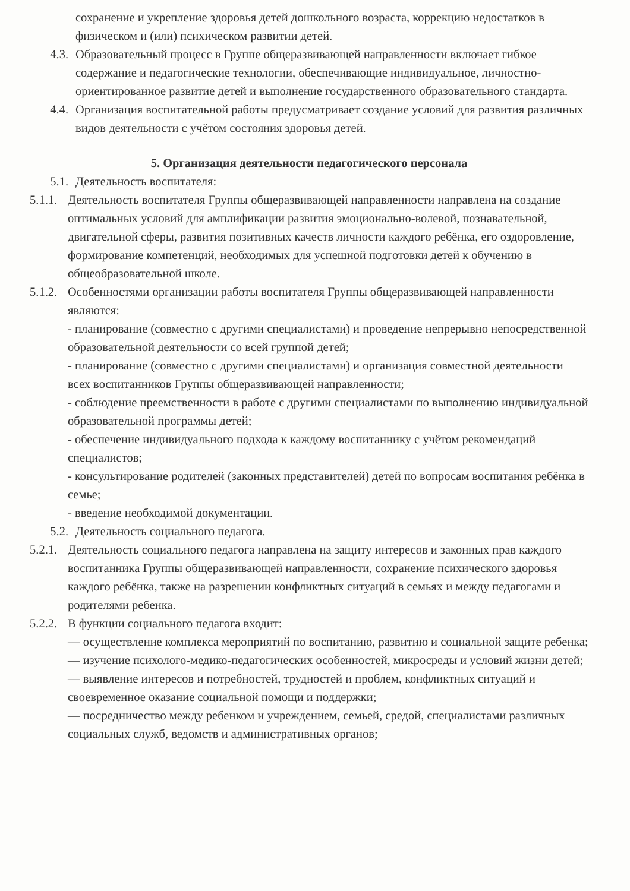сохранение и укрепление здоровья детей дошкольного возраста, коррекцию недостатков в физическом и (или) психическом развитии детей.
4.3. Образовательный процесс в Группе общеразвивающей направленности включает гибкое содержание и педагогические технологии, обеспечивающие индивидуальное, личностно-ориентированное развитие детей и выполнение государственного образовательного стандарта.
4.4. Организация воспитательной работы предусматривает создание условий для развития различных видов деятельности с учётом состояния здоровья детей.
5. Организация деятельности педагогического персонала
5.1. Деятельность воспитателя:
5.1.1.
Деятельность воспитателя Группы общеразвивающей направленности направлена на создание оптимальных условий для амплификации развития эмоционально-волевой, познавательной, двигательной сферы, развития позитивных качеств личности каждого ребёнка, его оздоровление, формирование компетенций, необходимых для успешной подготовки детей к обучению в общеобразовательной школе.
5.1.2.
Особенностями организации работы воспитателя Группы общеразвивающей направленности являются:
- планирование (совместно с другими специалистами) и проведение непрерывно непосредственной образовательной деятельности со всей группой детей;
- планирование (совместно с другими специалистами) и организация совместной деятельности всех воспитанников Группы общеразвивающей направленности;
- соблюдение преемственности в работе с другими специалистами по выполнению индивидуальной образовательной программы детей;
- обеспечение индивидуального подхода к каждому воспитаннику с учётом рекомендаций специалистов;
- консультирование родителей (законных представителей) детей по вопросам воспитания ребёнка в семье;
- введение необходимой документации.
5.2. Деятельность социального педагога.
5.2.1.
Деятельность социального педагога направлена на защиту интересов и законных прав каждого воспитанника Группы общеразвивающей направленности, сохранение психического здоровья каждого ребёнка, также на разрешении конфликтных ситуаций в семьях и между педагогами и родителями ребенка.
5.2.2.
В функции социального педагога входит:
— осуществление комплекса мероприятий по воспитанию, развитию и социальной защите ребенка;
— изучение психолого-медико-педагогических особенностей, микросреды и условий жизни детей;
— выявление интересов и потребностей, трудностей и проблем, конфликтных ситуаций и своевременное оказание социальной помощи и поддержки;
— посредничество между ребенком и учреждением, семьей, средой, специалистами различных социальных служб, ведомств и административных органов;